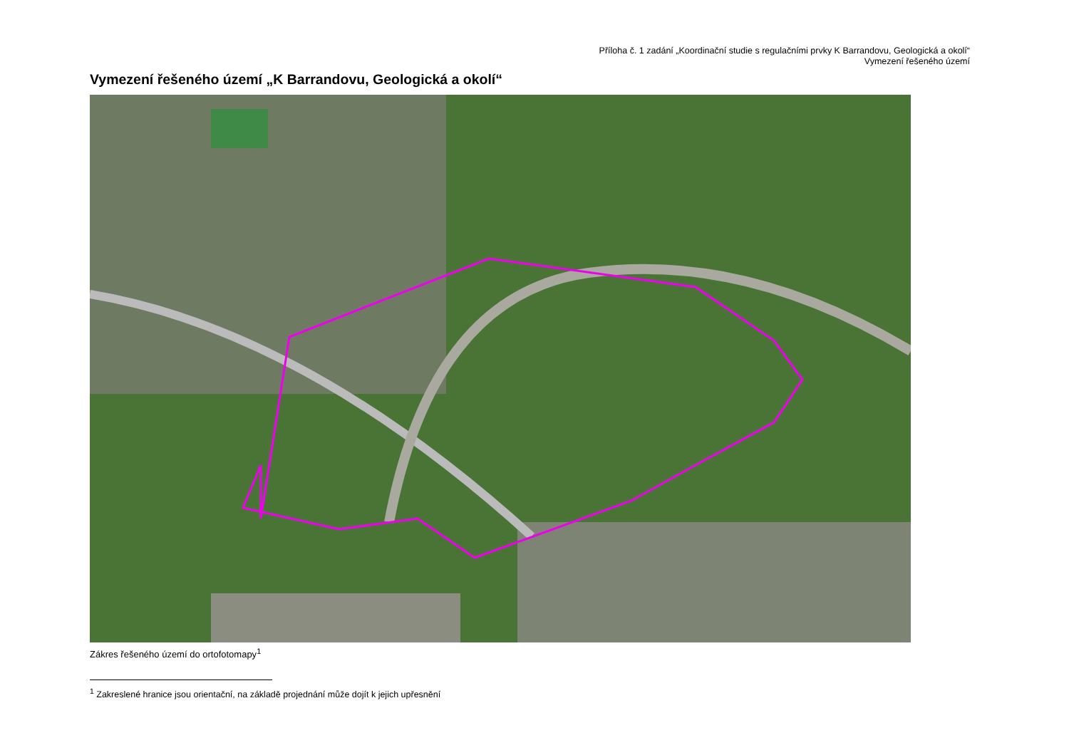Příloha č. 1 zadání „Koordinační studie s regulačními prvky K Barrandovu, Geologická a okolí“
Vymezení řešeného území
Vymezení řešeného území „K Barrandovu, Geologická a okolí“
Zákres řešeného území do ortofotomapy<sup>1</sup>
<sup>1</sup> Zakreslené hranice jsou orientační, na základě projednání může dojít k jejich upřesnění